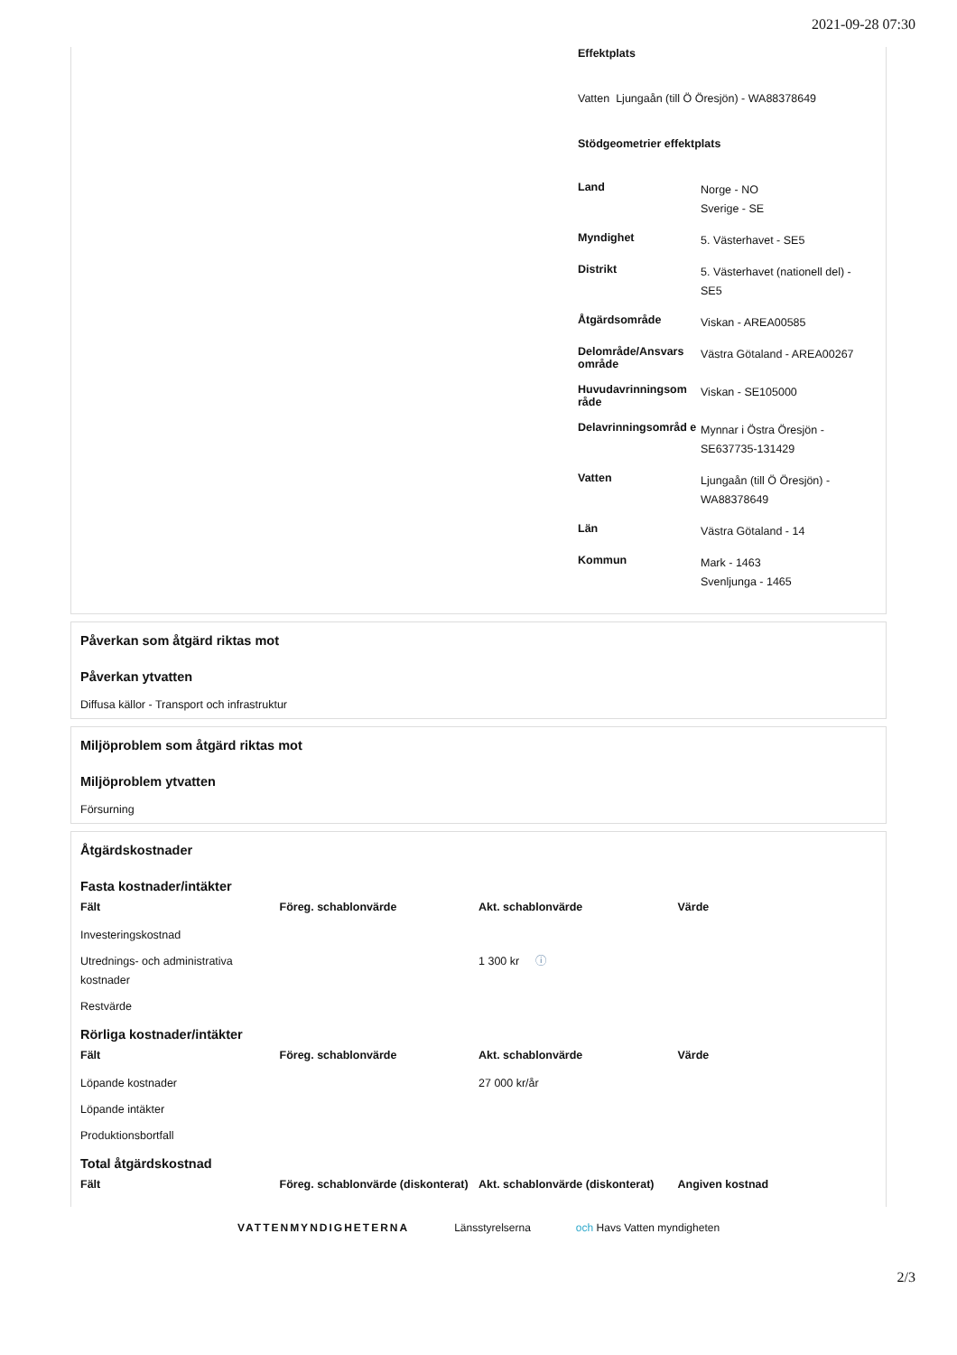2021-09-28 07:30
Effektplats
Vatten Ljungaån (till Ö Öresjön) - WA88378649
Stödgeometrier effektplats
| Land | Norge - NO Sverige - SE |
| Myndighet | 5. Västerhavet - SE5 |
| Distrikt | 5. Västerhavet (nationell del) - SE5 |
| Åtgärdsområde | Viskan - AREA00585 |
| Delområde/Ansvars område | Västra Götaland - AREA00267 |
| Huvudavrinningsom råde | Viskan - SE105000 |
| Delavrinningsområd e | Mynnar i Östra Öresjön - SE637735-131429 |
| Vatten | Ljungaån (till Ö Öresjön) - WA88378649 |
| Län | Västra Götaland - 14 |
| Kommun | Mark - 1463 Svenljunga - 1465 |
Påverkan som åtgärd riktas mot
Påverkan ytvatten
Diffusa källor - Transport och infrastruktur
Miljöproblem som åtgärd riktas mot
Miljöproblem ytvatten
Försurning
Åtgärdskostnader
Fasta kostnader/intäkter
| Fält | Föreg. schablonvärde | Akt. schablonvärde | Värde |
| --- | --- | --- | --- |
| Investeringskostnad | | | |
| Utrednings- och administrativa kostnader | | 1 300 kr ⓘ | |
| Restvärde | | | |
Rörliga kostnader/intäkter
| Fält | Föreg. schablonvärde | Akt. schablonvärde | Värde |
| --- | --- | --- | --- |
| Löpande kostnader | | 27 000 kr/år | |
| Löpande intäkter | | | |
| Produktionsbortfall | | | |
Total åtgärdskostnad
| Fält | Föreg. schablonvärde (diskonterat) | Akt. schablonvärde (diskonterat) | Angiven kostnad |
| --- | --- | --- | --- |
VATTENMYNDIGHETERNA Länsstyrelserna och Havs Vatten myndigheten
2/3